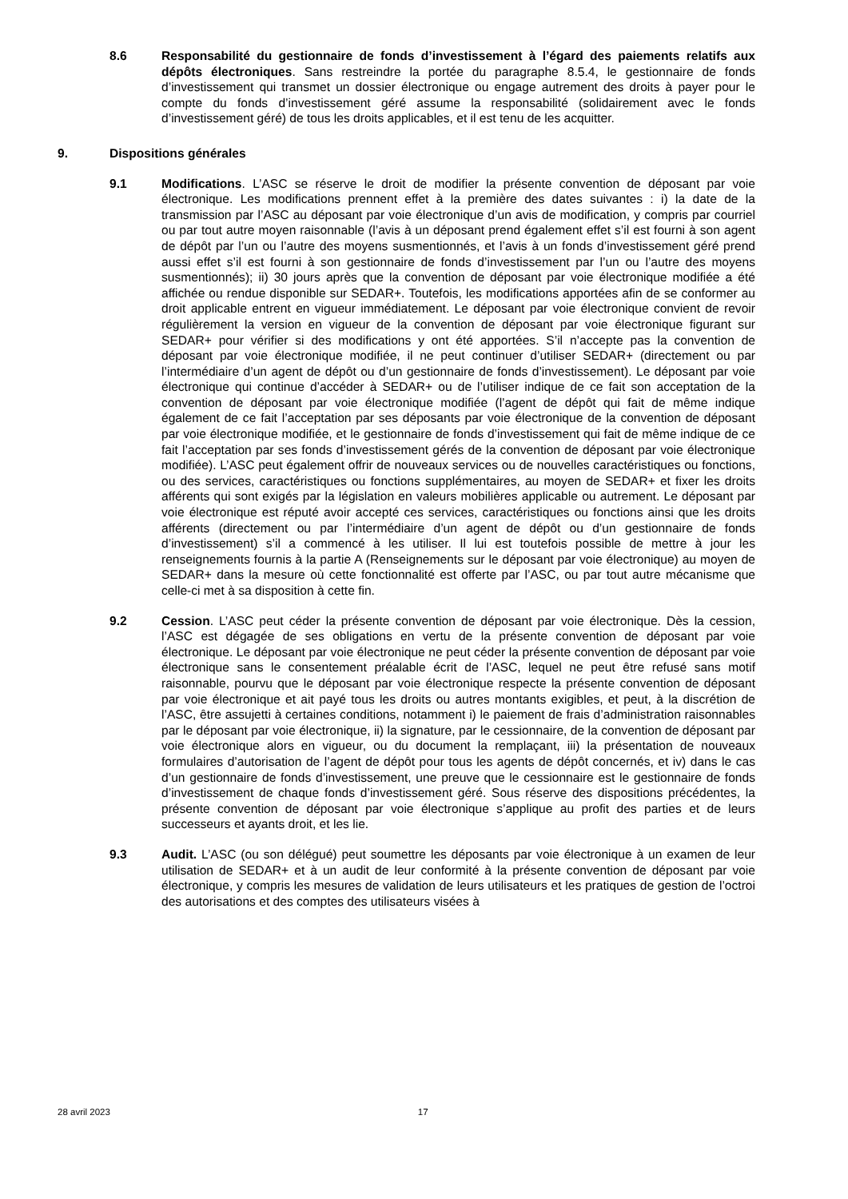8.6 Responsabilité du gestionnaire de fonds d’investissement à l’égard des paiements relatifs aux dépôts électroniques. Sans restreindre la portée du paragraphe 8.5.4, le gestionnaire de fonds d’investissement qui transmet un dossier électronique ou engage autrement des droits à payer pour le compte du fonds d’investissement géré assume la responsabilité (solidairement avec le fonds d’investissement géré) de tous les droits applicables, et il est tenu de les acquitter.
9. Dispositions générales
9.1 Modifications. L’ASC se réserve le droit de modifier la présente convention de déposant par voie électronique. Les modifications prennent effet à la première des dates suivantes : i) la date de la transmission par l’ASC au déposant par voie électronique d’un avis de modification, y compris par courriel ou par tout autre moyen raisonnable (l’avis à un déposant prend également effet s’il est fourni à son agent de dépôt par l’un ou l’autre des moyens susmentionnés, et l’avis à un fonds d’investissement géré prend aussi effet s’il est fourni à son gestionnaire de fonds d’investissement par l’un ou l’autre des moyens susmentionnés); ii) 30 jours après que la convention de déposant par voie électronique modifiée a été affichée ou rendue disponible sur SEDAR+. Toutefois, les modifications apportées afin de se conformer au droit applicable entrent en vigueur immédiatement. Le déposant par voie électronique convient de revoir régulièrement la version en vigueur de la convention de déposant par voie électronique figurant sur SEDAR+ pour vérifier si des modifications y ont été apportées. S’il n’accepte pas la convention de déposant par voie électronique modifiée, il ne peut continuer d’utiliser SEDAR+ (directement ou par l’intermédiaire d’un agent de dépôt ou d’un gestionnaire de fonds d’investissement). Le déposant par voie électronique qui continue d’accéder à SEDAR+ ou de l’utiliser indique de ce fait son acceptation de la convention de déposant par voie électronique modifiée (l’agent de dépôt qui fait de même indique également de ce fait l’acceptation par ses déposants par voie électronique de la convention de déposant par voie électronique modifiée, et le gestionnaire de fonds d’investissement qui fait de même indique de ce fait l’acceptation par ses fonds d’investissement gérés de la convention de déposant par voie électronique modifiée). L’ASC peut également offrir de nouveaux services ou de nouvelles caractéristiques ou fonctions, ou des services, caractéristiques ou fonctions supplémentaires, au moyen de SEDAR+ et fixer les droits afférents qui sont exigés par la législation en valeurs mobilières applicable ou autrement. Le déposant par voie électronique est réputé avoir accepté ces services, caractéristiques ou fonctions ainsi que les droits afférents (directement ou par l’intermédiaire d’un agent de dépôt ou d’un gestionnaire de fonds d’investissement) s’il a commencé à les utiliser. Il lui est toutefois possible de mettre à jour les renseignements fournis à la partie A (Renseignements sur le déposant par voie électronique) au moyen de SEDAR+ dans la mesure où cette fonctionnalité est offerte par l’ASC, ou par tout autre mécanisme que celle-ci met à sa disposition à cette fin.
9.2 Cession. L’ASC peut céder la présente convention de déposant par voie électronique. Dès la cession, l’ASC est dégagée de ses obligations en vertu de la présente convention de déposant par voie électronique. Le déposant par voie électronique ne peut céder la présente convention de déposant par voie électronique sans le consentement préalable écrit de l’ASC, lequel ne peut être refusé sans motif raisonnable, pourvu que le déposant par voie électronique respecte la présente convention de déposant par voie électronique et ait payé tous les droits ou autres montants exigibles, et peut, à la discrétion de l’ASC, être assujetti à certaines conditions, notamment i) le paiement de frais d’administration raisonnables par le déposant par voie électronique, ii) la signature, par le cessionnaire, de la convention de déposant par voie électronique alors en vigueur, ou du document la remplaçant, iii) la présentation de nouveaux formulaires d’autorisation de l’agent de dépôt pour tous les agents de dépôt concernés, et iv) dans le cas d’un gestionnaire de fonds d’investissement, une preuve que le cessionnaire est le gestionnaire de fonds d’investissement de chaque fonds d’investissement géré. Sous réserve des dispositions précédentes, la présente convention de déposant par voie électronique s’applique au profit des parties et de leurs successeurs et ayants droit, et les lie.
9.3 Audit. L’ASC (ou son délégué) peut soumettre les déposants par voie électronique à un examen de leur utilisation de SEDAR+ et à un audit de leur conformité à la présente convention de déposant par voie électronique, y compris les mesures de validation de leurs utilisateurs et les pratiques de gestion de l’octroi des autorisations et des comptes des utilisateurs visées à
28 avril 2023 17